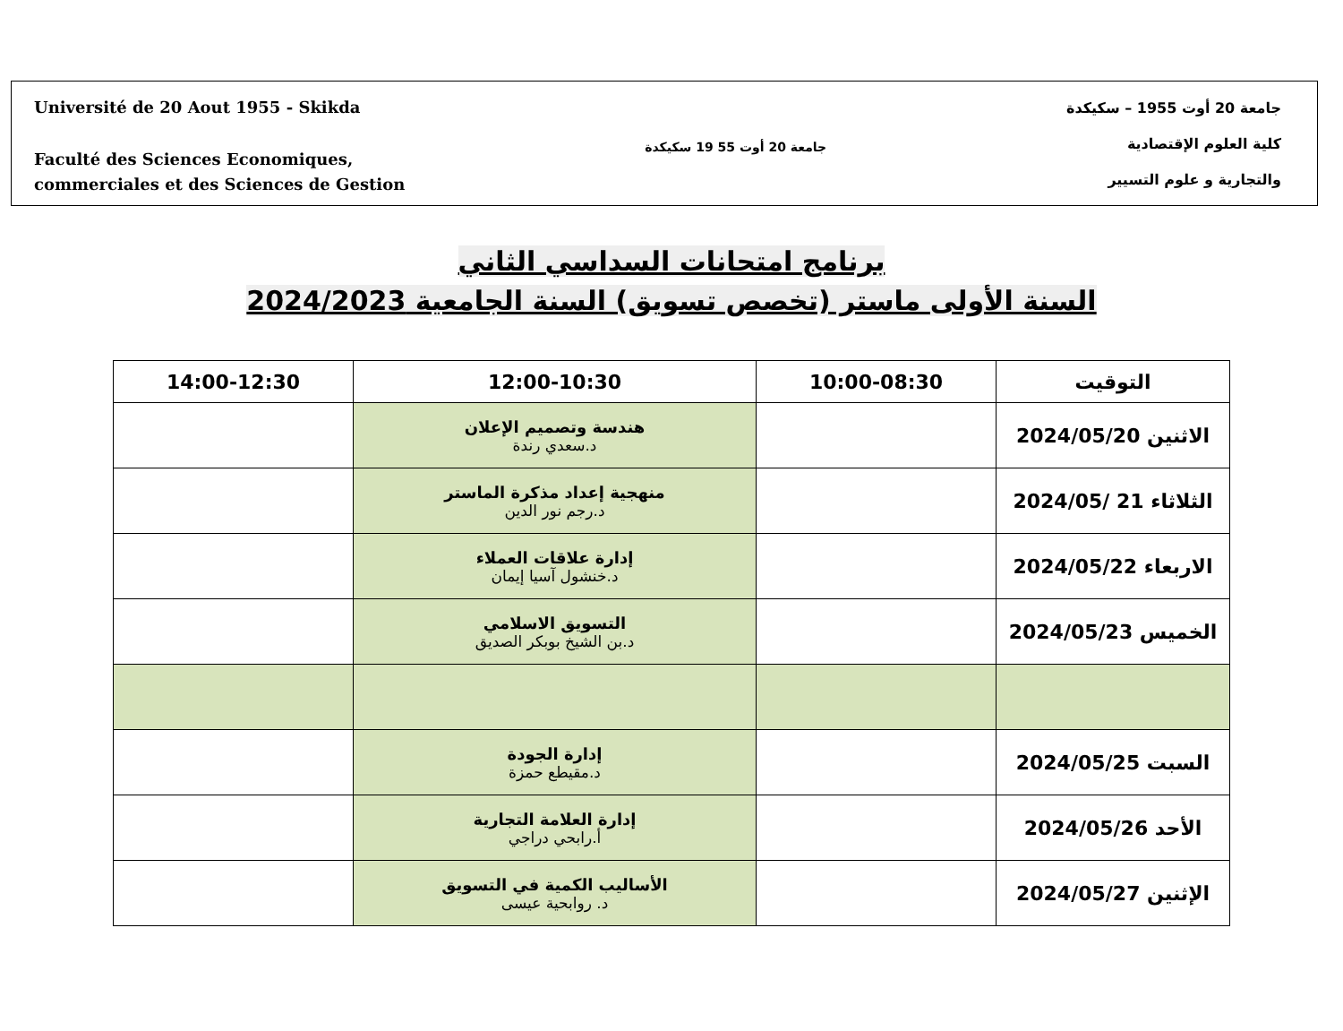Université de 20 Aout 1955 - Skikda
Faculté des Sciences Economiques,
commerciales et des Sciences de Gestion
جامعة 20 أوت 55 19 سكيكدة
جامعة 20 أوت 1955 – سكيكدة
كلية العلوم الإقتصادية
والتجارية و علوم التسيير
برنامج امتحانات السداسي الثاني
السنة الأولى ماستر (تخصص تسويق) السنة الجامعية 2024/2023
| التوقيت | 10:00-08:30 | 12:00-10:30 | 14:00-12:30 |
| --- | --- | --- | --- |
| الاثنين 2024/05/20 | | هندسة وتصميم الإعلان د.سعدي رندة | |
| الثلاثاء 21 /2024/05 | | منهجية إعداد مذكرة الماستر د.رجم نور الدين | |
| الاربعاء 2024/05/22 | | إدارة علاقات العملاء د.خنشول آسيا إيمان | |
| الخميس 2024/05/23 | | التسويق الاسلامي د.بن الشيخ بوبكر الصديق | |
| السبت 2024/05/25 | | إدارة الجودة د.مقيطع حمزة | |
| الأحد 2024/05/26 | | إدارة العلامة التجارية أ.رابحي دراجي | |
| الإثنين 2024/05/27 | | الأساليب الكمية في التسويق د. روابحية عيسى | |